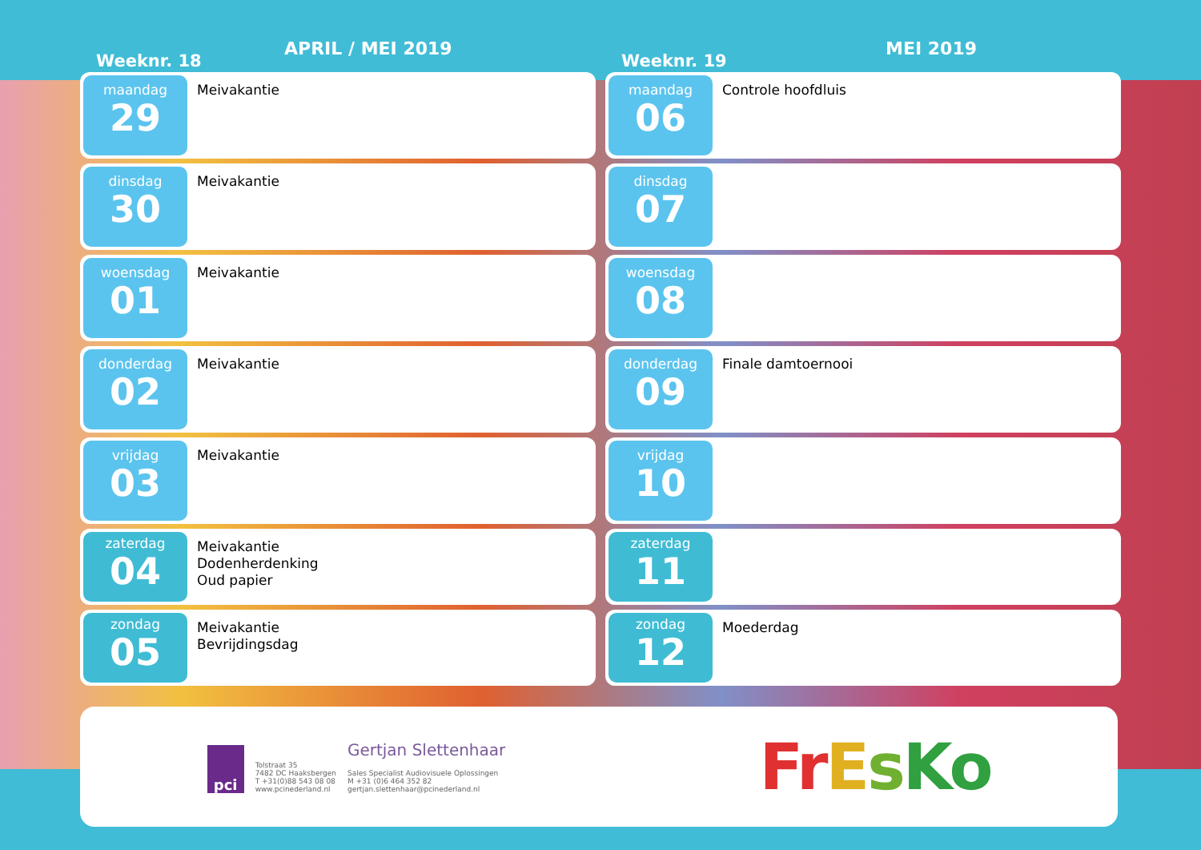Weeknr. 18
APRIL / MEI 2019
maandag
29
Meivakantie
dinsdag
30
Meivakantie
woensdag
01
Meivakantie
donderdag
02
Meivakantie
vrijdag
03
Meivakantie
zaterdag
04
Meivakantie
Dodenherdenking
Oud papier
zondag
05
Meivakantie
Bevrijdingsdag
Weeknr. 19
MEI 2019
maandag
06
Controle hoofdluis
dinsdag
07
woensdag
08
donderdag
09
Finale damtoernooi
vrijdag
10
zaterdag
11
zondag
12
Moederdag
pci
Tolstraat 35
7482 DC Haaksbergen
T +31(0)88 543 08 08
www.pcinederland.nl
Gertjan Slettenhaar
Sales Specialist Audiovisuele Oplossingen
M +31 (0)6 464 352 82
gertjan.slettenhaar@pcinederland.nl
FrEsKo